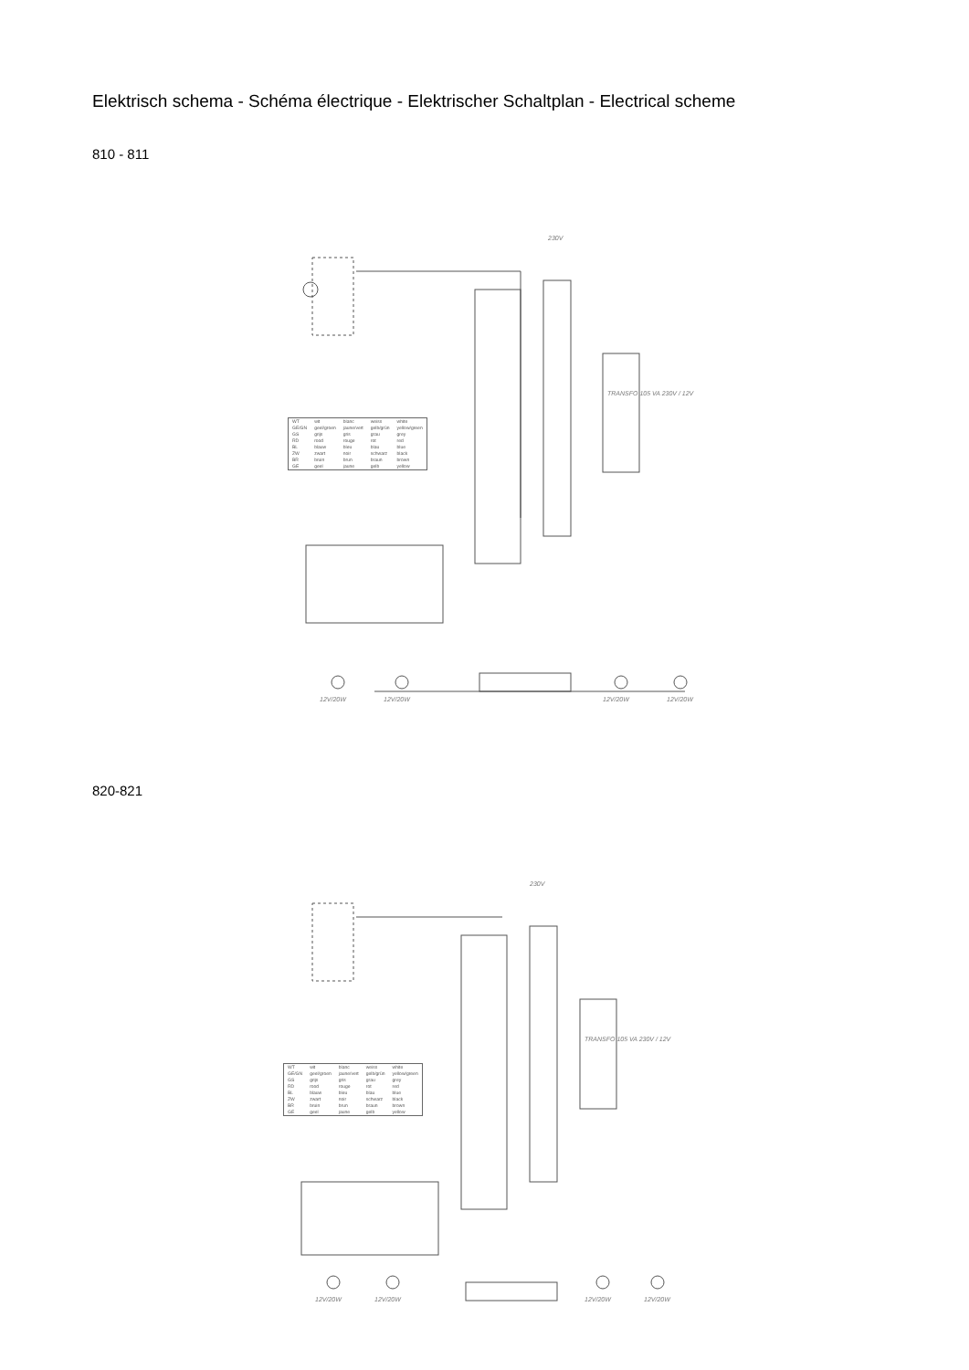Elektrisch schema - Schéma électrique - Elektrischer Schaltplan - Electrical scheme
810 - 811
230V
| WT | wit | blanc | weiss | white |
| GE/GN | geel/groen | jaune/vert | gelb/grün | yellow/green |
| GS | grijs | gris | grau | grey |
| RD | rood | rouge | rot | red |
| BL | blauw | bleu | blau | blue |
| ZW | zwart | noir | schwarz | black |
| BR | bruin | brun | braun | brown |
| GE | geel | jaune | gelb | yellow |
TRANSFO 105 VA 230V / 12V
12V/20W 12V/20W 12V/20W 12V/20W
820-821
230V
| WT | wit | blanc | weiss | white |
| GE/GN | geel/groen | jaune/vert | gelb/grün | yellow/green |
| GS | grijs | gris | grau | grey |
| RD | rood | rouge | rot | red |
| BL | blauw | bleu | blau | blue |
| ZW | zwart | noir | schwarz | black |
| BR | bruin | brun | braun | brown |
| GE | geel | jaune | gelb | yellow |
TRANSFO 105 VA 230V / 12V
12V/20W 12V/20W 12V/20W 12V/20W